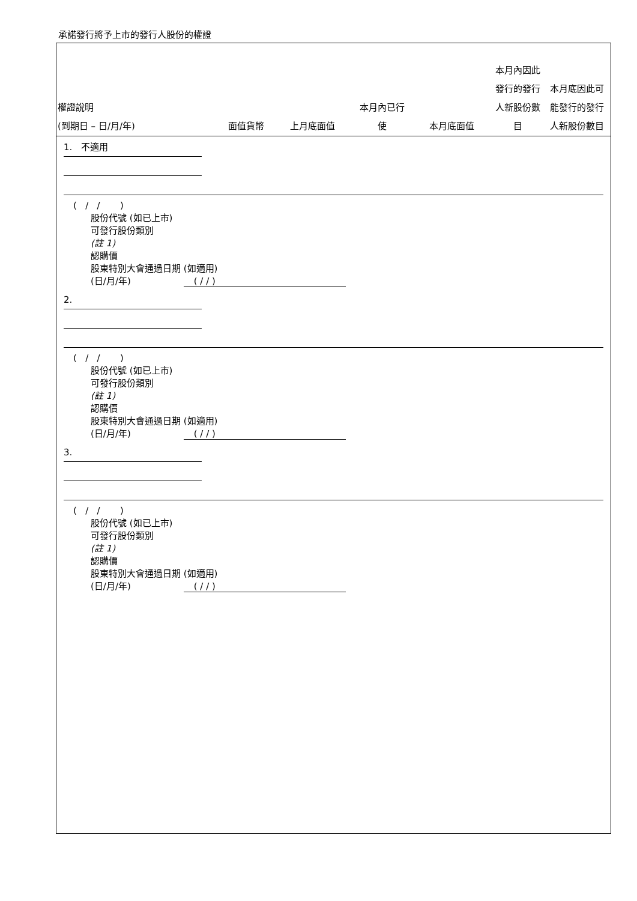承諾發行將予上市的發行人股份的權證
| 權證說明 (到期日 – 日/月/年) | 面值貨幣 | 上月底面值 | 本月內已行 使 | 本月底面值 | 本月內因此 發行的發行 人新股份數 目 | 本月底因此可 能發行的發行 人新股份數目 |
| --- | --- | --- | --- | --- | --- | --- |
1. 不適用
( / / )
股份代號 (如已上市)
可發行股份類別
(註 1)
認購價
股東特別大會通過日期 (如適用)
(日/月/年) ( / / )
2.
( / / )
股份代號 (如已上市)
可發行股份類別
(註 1)
認購價
股東特別大會通過日期 (如適用)
(日/月/年) ( / / )
3.
( / / )
股份代號 (如已上市)
可發行股份類別
(註 1)
認購價
股東特別大會通過日期 (如適用)
(日/月/年) ( / / )